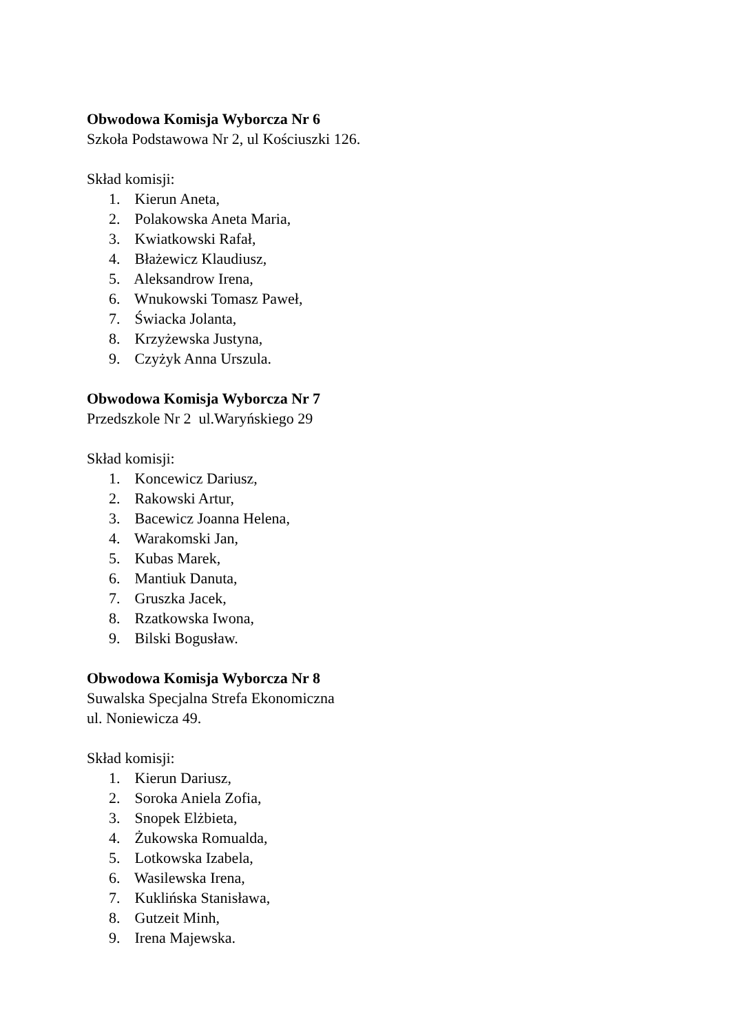Obwodowa Komisja Wyborcza Nr 6
Szkoła Podstawowa Nr 2, ul Kościuszki 126.
Skład komisji:
1. Kierun Aneta,
2. Polakowska Aneta Maria,
3. Kwiatkowski Rafał,
4. Błażewicz Klaudiusz,
5. Aleksandrow Irena,
6. Wnukowski Tomasz Paweł,
7. Świacka Jolanta,
8. Krzyżewska Justyna,
9. Czyżyk Anna Urszula.
Obwodowa Komisja Wyborcza Nr 7
Przedszkole Nr 2 ul.Waryńskiego 29
Skład komisji:
1. Koncewicz Dariusz,
2. Rakowski Artur,
3. Bacewicz Joanna Helena,
4. Warakomski Jan,
5. Kubas Marek,
6. Mantiuk Danuta,
7. Gruszka Jacek,
8. Rzatkowska Iwona,
9. Bilski Bogusław.
Obwodowa Komisja Wyborcza Nr 8
Suwalska Specjalna Strefa Ekonomiczna
ul. Noniewicza 49.
Skład komisji:
1. Kierun Dariusz,
2. Soroka Aniela Zofia,
3. Snopek Elżbieta,
4. Żukowska Romualda,
5. Lotkowska Izabela,
6. Wasilewska Irena,
7. Kuklińska Stanisława,
8. Gutzeit Minh,
9. Irena Majewska.